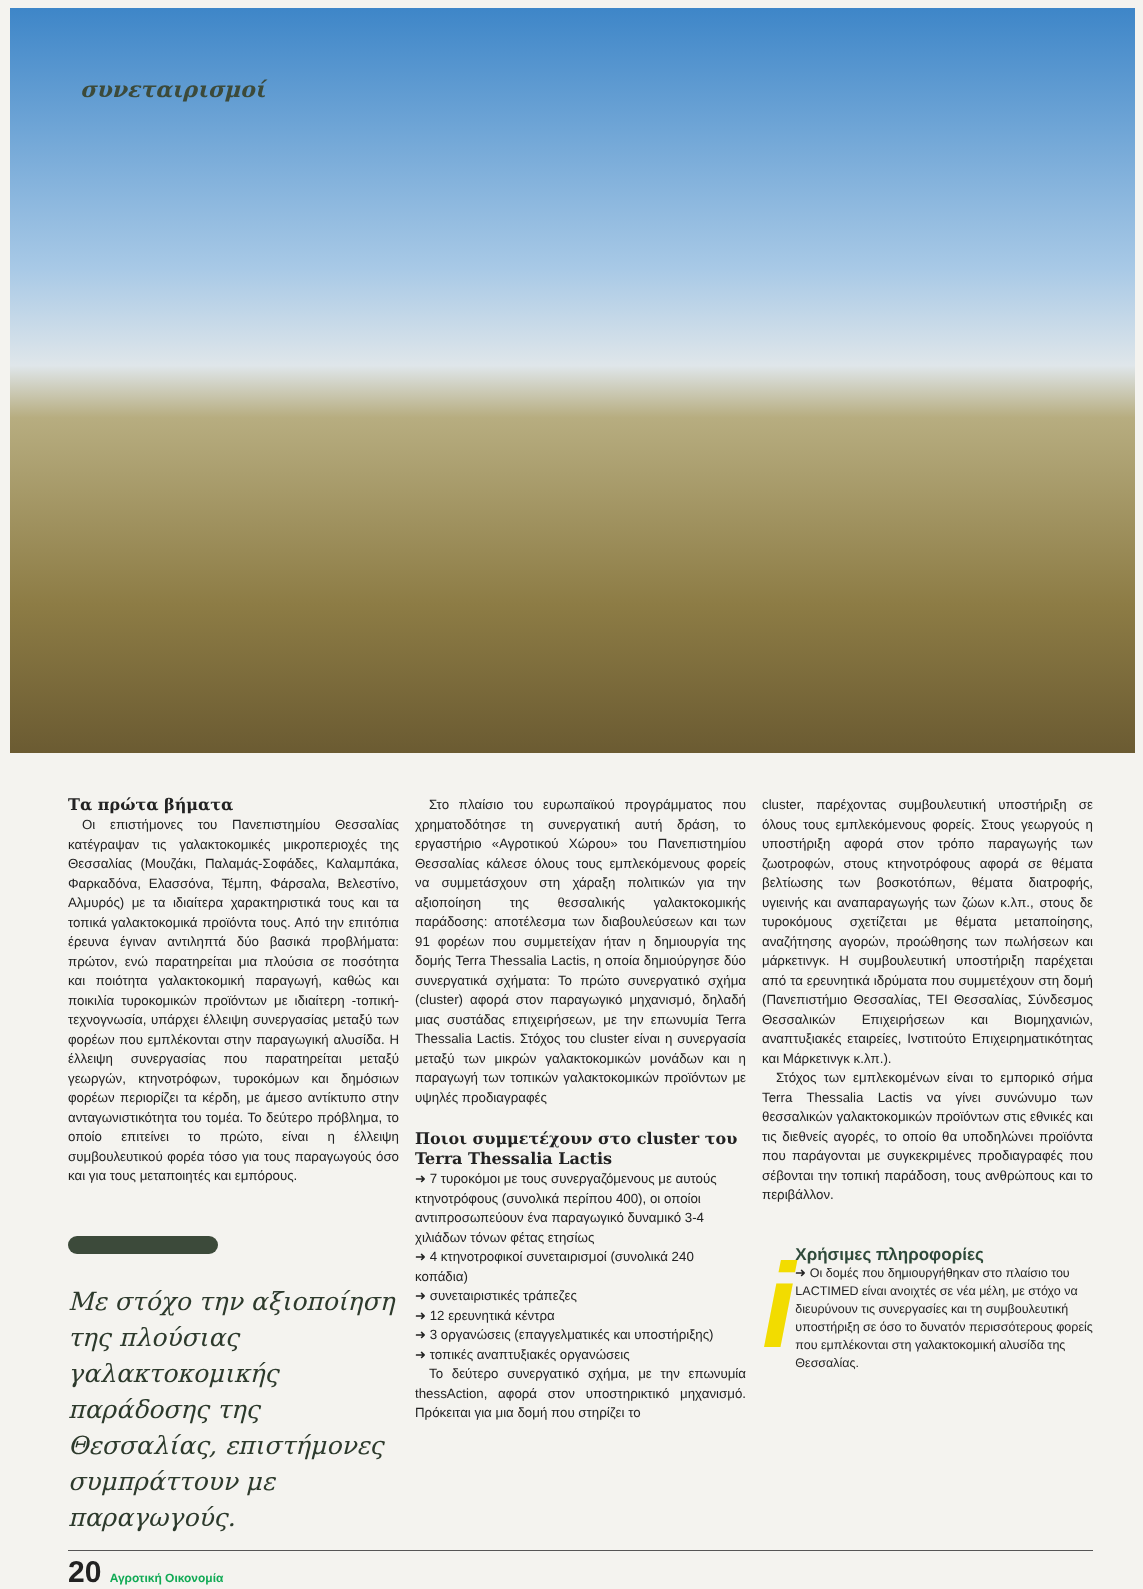συνεταιρισμοί
Τα πρώτα βήματα
Οι επιστήμονες του Πανεπιστημίου Θεσσαλίας κατέγραψαν τις γαλακτοκομικές μικροπεριοχές της Θεσσαλίας (Μουζάκι, Παλαμάς-Σοφάδες, Καλαμπάκα, Φαρκαδόνα, Ελασσόνα, Τέμπη, Φάρσαλα, Βελεστίνο, Αλμυρός) με τα ιδιαίτερα χαρακτηριστικά τους και τα τοπικά γαλακτοκομικά προϊόντα τους. Από την επιτόπια έρευνα έγιναν αντιληπτά δύο βασικά προβλήματα: πρώτον, ενώ παρατηρείται μια πλούσια σε ποσότητα και ποιότητα γαλακτοκομική παραγωγή, καθώς και ποικιλία τυροκομικών προϊόντων με ιδιαίτερη -τοπική- τεχνογνωσία, υπάρχει έλλειψη συνεργασίας μεταξύ των φορέων που εμπλέκονται στην παραγωγική αλυσίδα. Η έλλειψη συνεργασίας που παρατηρείται μεταξύ γεωργών, κτηνοτρόφων, τυροκόμων και δημόσιων φορέων περιορίζει τα κέρδη, με άμεσο αντίκτυπο στην ανταγωνιστικότητα του τομέα. Το δεύτερο πρόβλημα, το οποίο επιτείνει το πρώτο, είναι η έλλειψη συμβουλευτικού φορέα τόσο για τους παραγωγούς όσο και για τους μεταποιητές και εμπόρους.
Με στόχο την αξιοποίηση της πλούσιας γαλακτοκομικής παράδοσης της Θεσσαλίας, επιστήμονες συμπράττουν με παραγωγούς.
Στο πλαίσιο του ευρωπαϊκού προγράμματος που χρηματοδότησε τη συνεργατική αυτή δράση, το εργαστήριο «Αγροτικού Χώρου» του Πανεπιστημίου Θεσσαλίας κάλεσε όλους τους εμπλεκόμενους φορείς να συμμετάσχουν στη χάραξη πολιτικών για την αξιοποίηση της θεσσαλικής γαλακτοκομικής παράδοσης: αποτέλεσμα των διαβουλεύσεων και των 91 φορέων που συμμετείχαν ήταν η δημιουργία της δομής Terra Thessalia Lactis, η οποία δημιούργησε δύο συνεργατικά σχήματα: Το πρώτο συνεργατικό σχήμα (cluster) αφορά στον παραγωγικό μηχανισμό, δηλαδή μιας συστάδας επιχειρήσεων, με την επωνυμία Terra Thessalia Lactis. Στόχος του cluster είναι η συνεργασία μεταξύ των μικρών γαλακτοκομικών μονάδων και η παραγωγή των τοπικών γαλακτοκομικών προϊόντων με υψηλές προδιαγραφές
Ποιοι συμμετέχουν στο cluster του Terra Thessalia Lactis
➜ 7 τυροκόμοι με τους συνεργαζόμενους με αυτούς κτηνοτρόφους (συνολικά περίπου 400), οι οποίοι αντιπροσωπεύουν ένα παραγωγικό δυναμικό 3-4 χιλιάδων τόνων φέτας ετησίως
➜ 4 κτηνοτροφικοί συνεταιρισμοί (συνολικά 240 κοπάδια)
➜ συνεταιριστικές τράπεζες
➜ 12 ερευνητικά κέντρα
➜ 3 οργανώσεις (επαγγελματικές και υποστήριξης)
➜ τοπικές αναπτυξιακές οργανώσεις
Το δεύτερο συνεργατικό σχήμα, με την επωνυμία thessAction, αφορά στον υποστηρικτικό μηχανισμό. Πρόκειται για μια δομή που στηρίζει το
cluster, παρέχοντας συμβουλευτική υποστήριξη σε όλους τους εμπλεκόμενους φορείς. Στους γεωργούς η υποστήριξη αφορά στον τρόπο παραγωγής των ζωοτροφών, στους κτηνοτρόφους αφορά σε θέματα βελτίωσης των βοσκοτόπων, θέματα διατροφής, υγιεινής και αναπαραγωγής των ζώων κ.λπ., στους δε τυροκόμους σχετίζεται με θέματα μεταποίησης, αναζήτησης αγορών, προώθησης των πωλήσεων και μάρκετινγκ. Η συμβουλευτική υποστήριξη παρέχεται από τα ερευνητικά ιδρύματα που συμμετέχουν στη δομή (Πανεπιστήμιο Θεσσαλίας, ΤΕΙ Θεσσαλίας, Σύνδεσμος Θεσσαλικών Επιχειρήσεων και Βιομηχανιών, αναπτυξιακές εταιρείες, Ινστιτούτο Επιχειρηματικότητας και Μάρκετινγκ κ.λπ.).
Στόχος των εμπλεκομένων είναι το εμπορικό σήμα Terra Thessalia Lactis να γίνει συνώνυμο των θεσσαλικών γαλακτοκομικών προϊόντων στις εθνικές και τις διεθνείς αγορές, το οποίο θα υποδηλώνει προϊόντα που παράγονται με συγκεκριμένες προδιαγραφές που σέβονται την τοπική παράδοση, τους ανθρώπους και το περιβάλλον.
i
Χρήσιμες πληροφορίες
➜ Οι δομές που δημιουργήθηκαν στο πλαίσιο του LACTIMED είναι ανοιχτές σε νέα μέλη, με στόχο να διευρύνουν τις συνεργασίες και τη συμβουλευτική υποστήριξη σε όσο το δυνατόν περισσότερους φορείς που εμπλέκονται στη γαλακτοκομική αλυσίδα της Θεσσαλίας.
20 Αγροτική Οικονομία